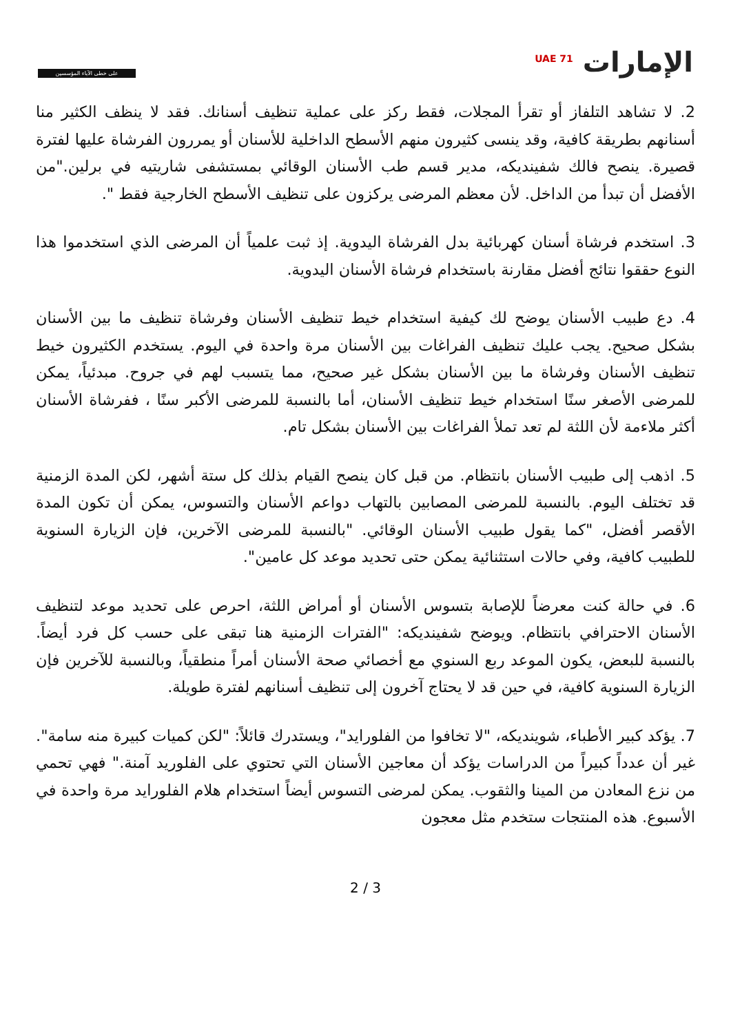على خطى الآباء المؤسسين
<sup>UAE 71</sup> الإمارات
2. لا تشاهد التلفاز أو تقرأ المجلات، فقط ركز على عملية تنظيف أسنانك. فقد لا ينظف الكثير منا أسنانهم بطريقة كافية، وقد ينسى كثيرون منهم الأسطح الداخلية للأسنان أو يمررون الفرشاة عليها لفترة قصيرة. ينصح فالك شفينديكه، مدير قسم طب الأسنان الوقائي بمستشفى شاريتيه في برلين."من الأفضل أن تبدأ من الداخل. لأن معظم المرضى يركزون على تنظيف الأسطح الخارجية فقط ".
3. استخدم فرشاة أسنان كهربائية بدل الفرشاة اليدوية. إذ ثبت علمياً أن المرضى الذي استخدموا هذا النوع حققوا نتائج أفضل مقارنة باستخدام فرشاة الأسنان اليدوية.
4. دع طبيب الأسنان يوضح لك كيفية استخدام خيط تنظيف الأسنان وفرشاة تنظيف ما بين الأسنان بشكل صحيح. يجب عليك تنظيف الفراغات بين الأسنان مرة واحدة في اليوم. يستخدم الكثيرون خيط تنظيف الأسنان وفرشاة ما بين الأسنان بشكل غير صحيح، مما يتسبب لهم في جروح. مبدئياً، يمكن للمرضى الأصغر سنًا استخدام خيط تنظيف الأسنان، أما بالنسبة للمرضى الأكبر سنًا ، ففرشاة الأسنان أكثر ملاءمة لأن اللثة لم تعد تملأ الفراغات بين الأسنان بشكل تام.
5. اذهب إلى طبيب الأسنان بانتظام. من قبل كان ينصح القيام بذلك كل ستة أشهر، لكن المدة الزمنية قد تختلف اليوم. بالنسبة للمرضى المصابين بالتهاب دواعم الأسنان والتسوس، يمكن أن تكون المدة الأقصر أفضل، "كما يقول طبيب الأسنان الوقائي. "بالنسبة للمرضى الآخرين، فإن الزيارة السنوية للطبيب كافية، وفي حالات استثنائية يمكن حتى تحديد موعد كل عامين".
6. في حالة كنت معرضاً للإصابة بتسوس الأسنان أو أمراض اللثة، احرص على تحديد موعد لتنظيف الأسنان الاحترافي بانتظام. ويوضح شفينديكه: "الفترات الزمنية هنا تبقى على حسب كل فرد أيضاً. بالنسبة للبعض، يكون الموعد ربع السنوي مع أخصائي صحة الأسنان أمراً منطقياً، وبالنسبة للآخرين فإن الزيارة السنوية كافية، في حين قد لا يحتاج آخرون إلى تنظيف أسنانهم لفترة طويلة.
7. يؤكد كبير الأطباء، شويندیكه، "لا تخافوا من الفلورايد"، ويستدرك قائلاً: "لكن كميات كبيرة منه سامة". غير أن عدداً كبيراً من الدراسات يؤكد أن معاجين الأسنان التي تحتوي على الفلوريد آمنة." فهي تحمي من نزع المعادن من المينا والثقوب. يمكن لمرضى التسوس أيضاً استخدام هلام الفلورايد مرة واحدة في الأسبوع. هذه المنتجات ستخدم مثل معجون
2 / 3